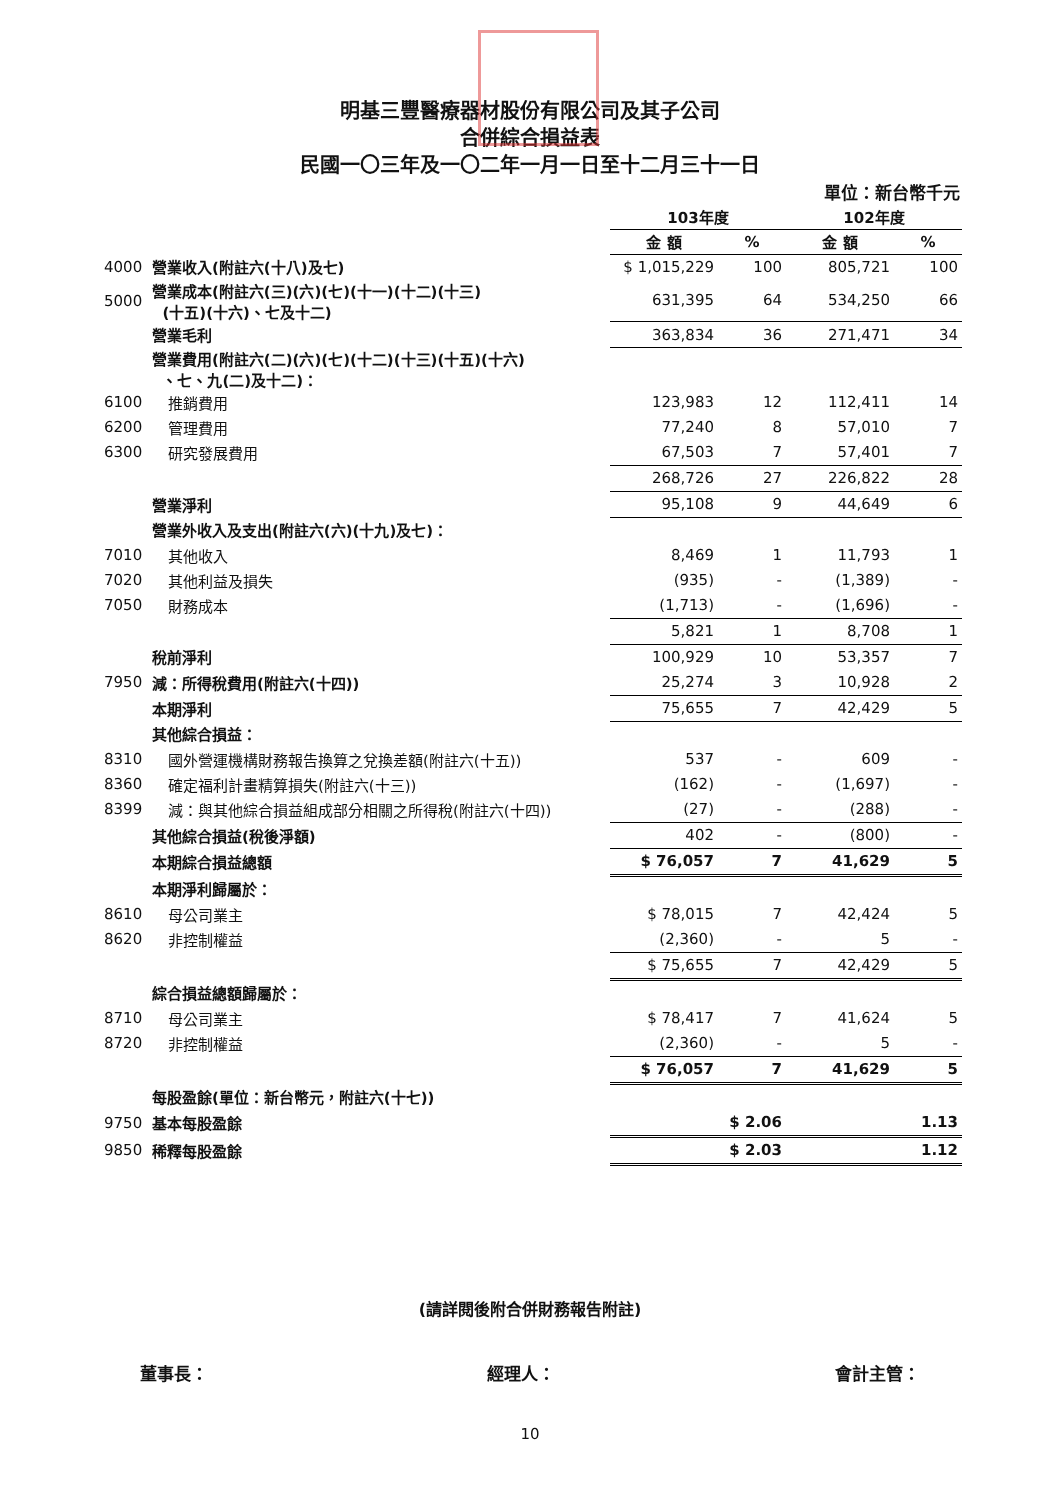明基三豐醫療器材股份有限公司及其子公司
合併綜合損益表
民國一〇三年及一〇二年一月一日至十二月三十一日
單位：新台幣千元
| | | 103年度 | | 102年度 | |
| | | 金 額 | % | 金 額 | % |
| 4000 | 營業收入(附註六(十八)及七) | $ 1,015,229 | 100 | 805,721 | 100 |
| 5000 | 營業成本(附註六(三)(六)(七)(十一)(十二)(十三) (十五)(十六)、七及十二) | 631,395 | 64 | 534,250 | 66 |
| | 營業毛利 | 363,834 | 36 | 271,471 | 34 |
| | 營業費用(附註六(二)(六)(七)(十二)(十三)(十五)(十六) 、七、九(二)及十二)： | | | | |
| 6100 | 推銷費用 | 123,983 | 12 | 112,411 | 14 |
| 6200 | 管理費用 | 77,240 | 8 | 57,010 | 7 |
| 6300 | 研究發展費用 | 67,503 | 7 | 57,401 | 7 |
| | | 268,726 | 27 | 226,822 | 28 |
| | 營業淨利 | 95,108 | 9 | 44,649 | 6 |
| | 營業外收入及支出(附註六(六)(十九)及七)： | | | | |
| 7010 | 其他收入 | 8,469 | 1 | 11,793 | 1 |
| 7020 | 其他利益及損失 | (935) | - | (1,389) | - |
| 7050 | 財務成本 | (1,713) | - | (1,696) | - |
| | | 5,821 | 1 | 8,708 | 1 |
| | 稅前淨利 | 100,929 | 10 | 53,357 | 7 |
| 7950 | 減：所得稅費用(附註六(十四)) | 25,274 | 3 | 10,928 | 2 |
| | 本期淨利 | 75,655 | 7 | 42,429 | 5 |
| | 其他綜合損益： | | | | |
| 8310 | 國外營運機構財務報告換算之兌換差額(附註六(十五)) | 537 | - | 609 | - |
| 8360 | 確定福利計畫精算損失(附註六(十三)) | (162) | - | (1,697) | - |
| 8399 | 減：與其他綜合損益組成部分相關之所得稅(附註六(十四)) | (27) | - | (288) | - |
| | 其他綜合損益(稅後淨額) | 402 | - | (800) | - |
| | 本期綜合損益總額 | $ 76,057 | 7 | 41,629 | 5 |
| | 本期淨利歸屬於： | | | | |
| 8610 | 母公司業主 | $ 78,015 | 7 | 42,424 | 5 |
| 8620 | 非控制權益 | (2,360) | - | 5 | - |
| | | $ 75,655 | 7 | 42,429 | 5 |
| | 綜合損益總額歸屬於： | | | | |
| 8710 | 母公司業主 | $ 78,417 | 7 | 41,624 | 5 |
| 8720 | 非控制權益 | (2,360) | - | 5 | - |
| | | $ 76,057 | 7 | 41,629 | 5 |
| | 每股盈餘(單位：新台幣元，附註六(十七)) | | | | |
| 9750 | 基本每股盈餘 | $ 2.06 | | 1.13 | |
| 9850 | 稀釋每股盈餘 | $ 2.03 | | 1.12 | |
(請詳閱後附合併財務報告附註)
董事長： 經理人： 會計主管：
10